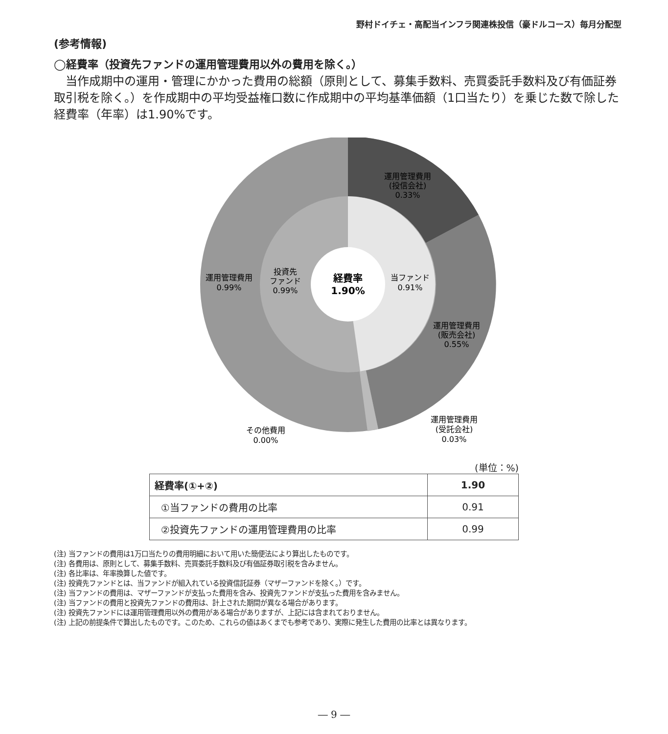野村ドイチェ・高配当インフラ関連株投信（豪ドルコース）毎月分配型
(参考情報)
◯経費率（投資先ファンドの運用管理費用以外の費用を除く。）
当作成期中の運用・管理にかかった費用の総額（原則として、募集手数料、売買委託手数料及び有価証券取引税を除く。）を作成期中の平均受益権口数に作成期中の平均基準価額（1口当たり）を乗じた数で除した経費率（年率）は1.90%です。
運用管理費用
(投信会社)
0.33%
運用管理費用
(販売会社)
0.55%
運用管理費用
0.99%
投資先
ファンド
0.99%
当ファンド
0.91%
経費率
1.90%
その他費用
0.00%
運用管理費用
(受託会社)
0.03%
(単位：%)
| 経費率(①+②) | 1.90 |
| ①当ファンドの費用の比率 | 0.91 |
| ②投資先ファンドの運用管理費用の比率 | 0.99 |
(注) 当ファンドの費用は1万口当たりの費用明細において用いた簡便法により算出したものです。
(注) 各費用は、原則として、募集手数料、売買委託手数料及び有価証券取引税を含みません。
(注) 各比率は、年率換算した値です。
(注) 投資先ファンドとは、当ファンドが組入れている投資信託証券（マザーファンドを除く。）です。
(注) 当ファンドの費用は、マザーファンドが支払った費用を含み、投資先ファンドが支払った費用を含みません。
(注) 当ファンドの費用と投資先ファンドの費用は、計上された期間が異なる場合があります。
(注) 投資先ファンドには運用管理費用以外の費用がある場合がありますが、上記には含まれておりません。
(注) 上記の前提条件で算出したものです。このため、これらの値はあくまでも参考であり、実際に発生した費用の比率とは異なります。
― 9 ―